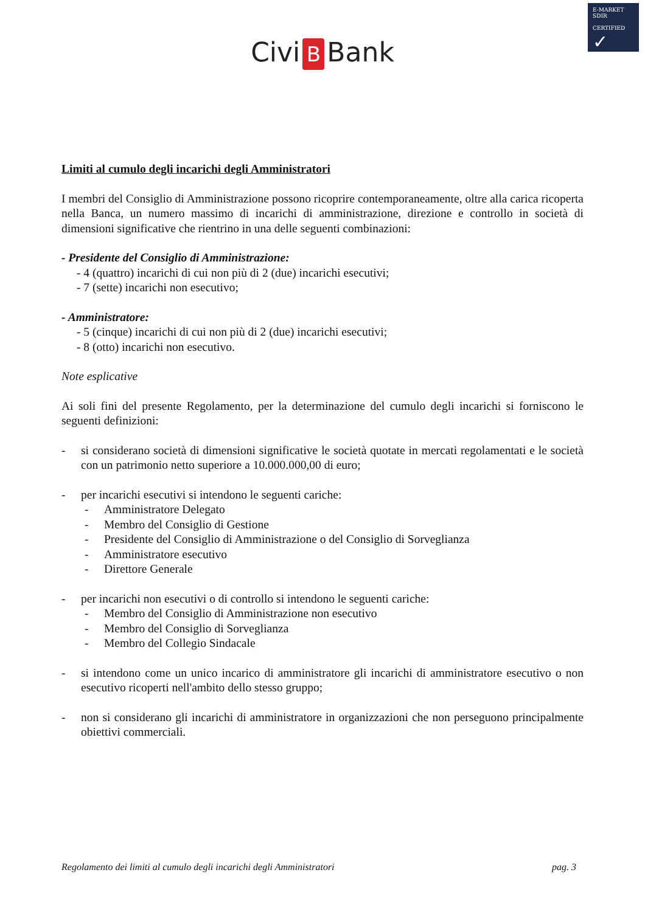E-MARKET
SDIR
CERTIFIED
✓
Civi B Bank
Limiti al cumulo degli incarichi degli Amministratori
I membri del Consiglio di Amministrazione possono ricoprire contemporaneamente, oltre alla carica ricoperta nella Banca, un numero massimo di incarichi di amministrazione, direzione e controllo in società di dimensioni significative che rientrino in una delle seguenti combinazioni:
- Presidente del Consiglio di Amministrazione:
- 4 (quattro) incarichi di cui non più di 2 (due) incarichi esecutivi;
- 7 (sette) incarichi non esecutivo;
- Amministratore:
- 5 (cinque) incarichi di cui non più di 2 (due) incarichi esecutivi;
- 8 (otto) incarichi non esecutivo.
Note esplicative
Ai soli fini del presente Regolamento, per la determinazione del cumulo degli incarichi si forniscono le seguenti definizioni:
- si considerano società di dimensioni significative le società quotate in mercati regolamentati e le società con un patrimonio netto superiore a 10.000.000,00 di euro;
- per incarichi esecutivi si intendono le seguenti cariche:
- Amministratore Delegato
- Membro del Consiglio di Gestione
- Presidente del Consiglio di Amministrazione o del Consiglio di Sorveglianza
- Amministratore esecutivo
- Direttore Generale
- per incarichi non esecutivi o di controllo si intendono le seguenti cariche:
- Membro del Consiglio di Amministrazione non esecutivo
- Membro del Consiglio di Sorveglianza
- Membro del Collegio Sindacale
- si intendono come un unico incarico di amministratore gli incarichi di amministratore esecutivo o non esecutivo ricoperti nell'ambito dello stesso gruppo;
- non si considerano gli incarichi di amministratore in organizzazioni che non perseguono principalmente obiettivi commerciali.
Regolamento dei limiti al cumulo degli incarichi degli Amministratori pag. 3